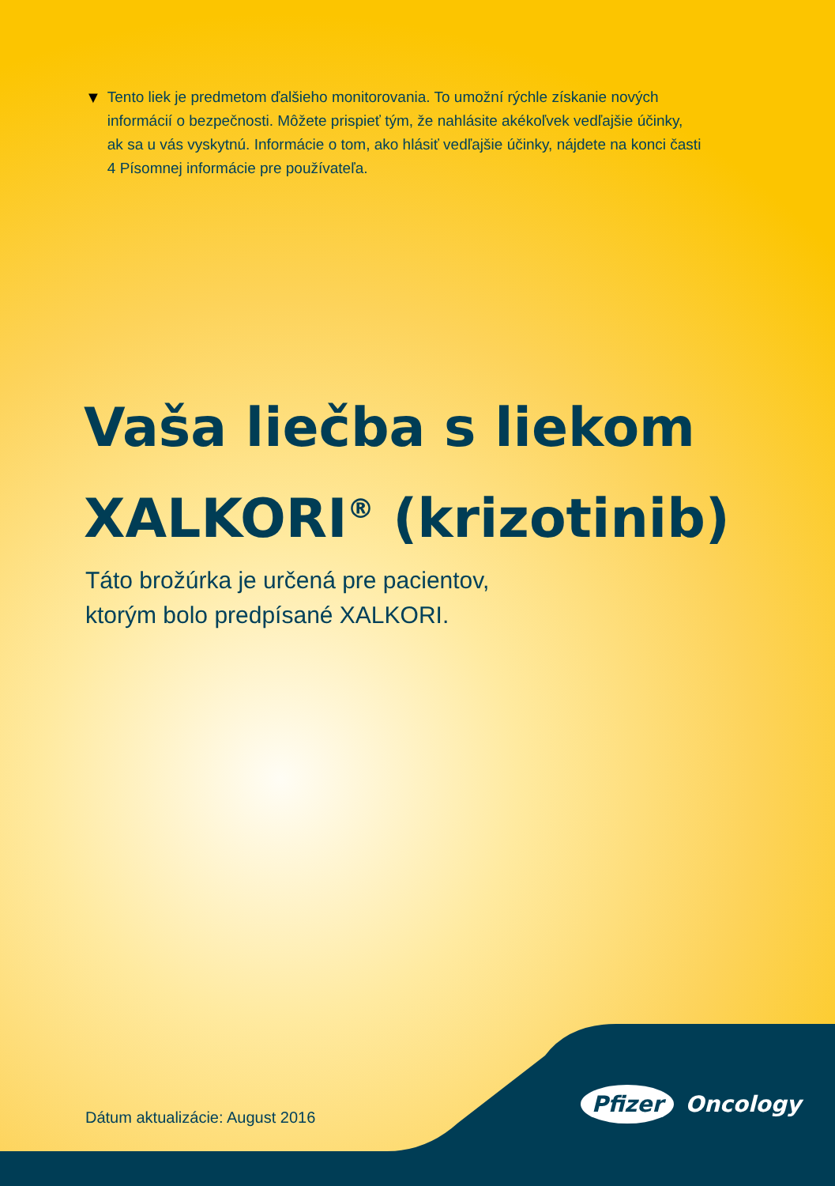▼ Tento liek je predmetom ďalšieho monitorovania. To umožní rýchle získanie nových informácií o bezpečnosti. Môžete prispieť tým, že nahlásite akékoľvek vedľajšie účinky, ak sa u vás vyskytnú. Informácie o tom, ako hlásiť vedľajšie účinky, nájdete na konci časti 4 Písomnej informácie pre používateľa.
Vaša liečba s liekom
XALKORI<sup>®</sup> (krizotinib)
Táto brožúrka je určená pre pacientov,
ktorým bolo predpísané XALKORI.
Dátum aktualizácie: August 2016
Pfizer Oncology